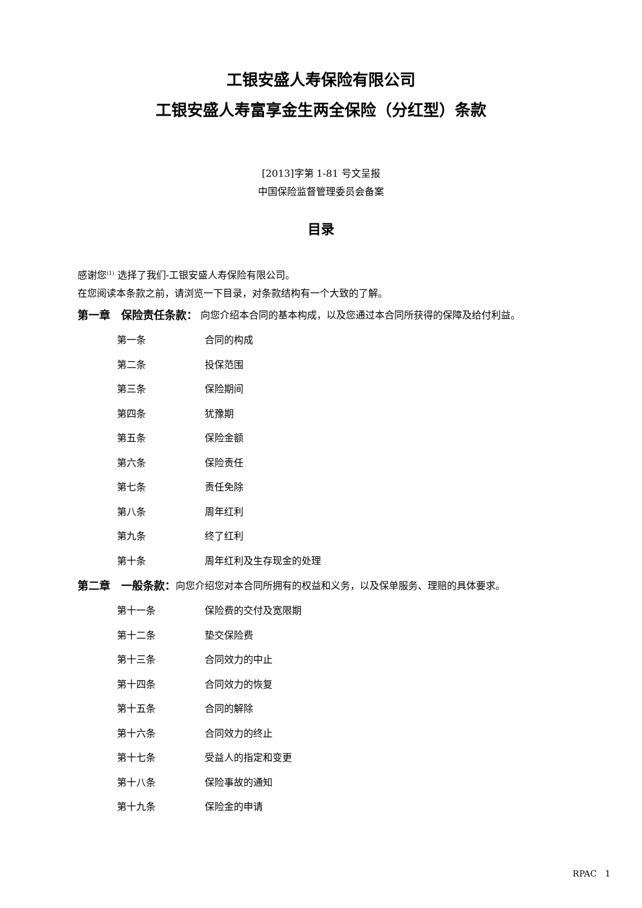工银安盛人寿保险有限公司
工银安盛人寿富享金生两全保险（分红型）条款
[2013]字第 1-81 号文呈报
中国保险监督管理委员会备案
目录
感谢您<sup>(1)</sup> 选择了我们-工银安盛人寿保险有限公司。
在您阅读本条款之前，请浏览一下目录，对条款结构有一个大致的了解。
第一章　保险责任条款： 向您介绍本合同的基本构成，以及您通过本合同所获得的保障及给付利益。
第一条 合同的构成
第二条 投保范围
第三条 保险期间
第四条 犹豫期
第五条 保险金额
第六条 保险责任
第七条 责任免除
第八条 周年红利
第九条 终了红利
第十条 周年红利及生存现金的处理
第二章　一般条款： 向您介绍您对本合同所拥有的权益和义务，以及保单服务、理赔的具体要求。
第十一条 保险费的交付及宽限期
第十二条 垫交保险费
第十三条 合同效力的中止
第十四条 合同效力的恢复
第十五条 合同的解除
第十六条 合同效力的终止
第十七条 受益人的指定和变更
第十八条 保险事故的通知
第十九条 保险金的申请
RPAC　1